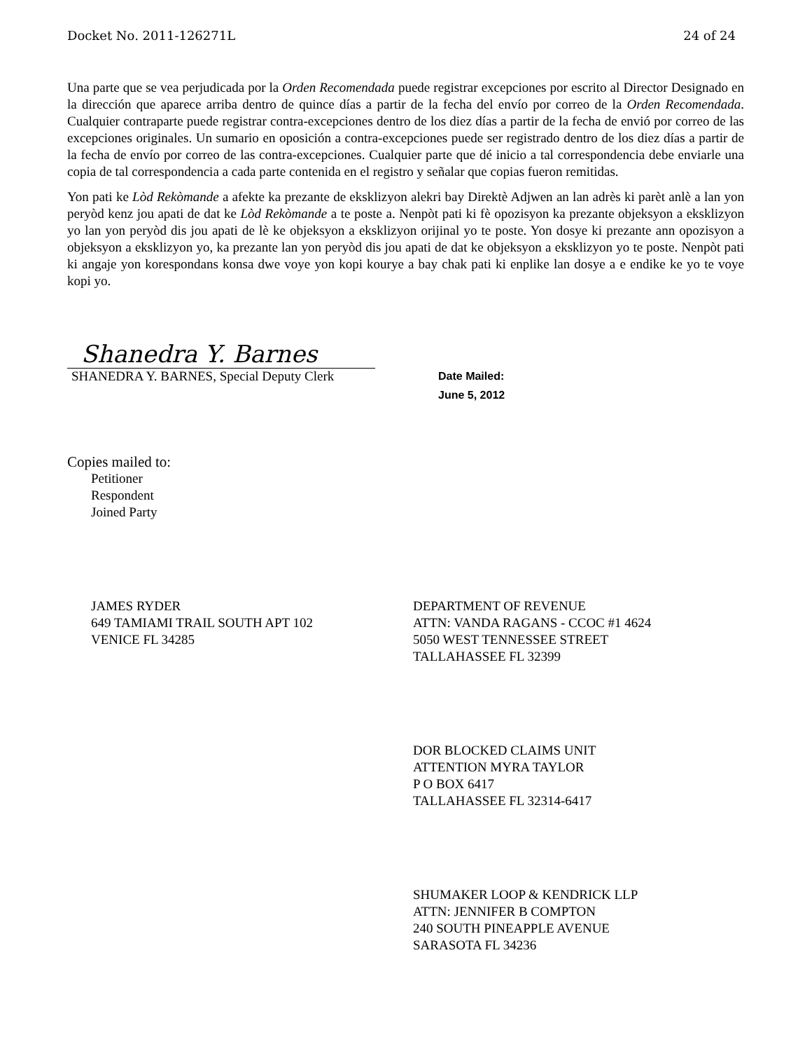Docket No. 2011-126271L 24 of 24
Una parte que se vea perjudicada por la Orden Recomendada puede registrar excepciones por escrito al Director Designado en la dirección que aparece arriba dentro de quince días a partir de la fecha del envío por correo de la Orden Recomendada. Cualquier contraparte puede registrar contra-excepciones dentro de los diez días a partir de la fecha de envió por correo de las excepciones originales. Un sumario en oposición a contra-excepciones puede ser registrado dentro de los diez días a partir de la fecha de envío por correo de las contra-excepciones. Cualquier parte que dé inicio a tal correspondencia debe enviarle una copia de tal correspondencia a cada parte contenida en el registro y señalar que copias fueron remitidas.
Yon pati ke Lòd Rekòmande a afekte ka prezante de eksklizyon alekri bay Direktè Adjwen an lan adrès ki parèt anlè a lan yon peryòd kenz jou apati de dat ke Lòd Rekòmande a te poste a. Nenpòt pati ki fè opozisyon ka prezante objeksyon a eksklizyon yo lan yon peryòd dis jou apati de lè ke objeksyon a eksklizyon orijinal yo te poste. Yon dosye ki prezante ann opozisyon a objeksyon a eksklizyon yo, ka prezante lan yon peryòd dis jou apati de dat ke objeksyon a eksklizyon yo te poste. Nenpòt pati ki angaje yon korespondans konsa dwe voye yon kopi kourye a bay chak pati ki enplike lan dosye a e endike ke yo te voye kopi yo.
Shanedra Y. Barnes
SHANEDRA Y. BARNES, Special Deputy Clerk
Date Mailed:
June 5, 2012
Copies mailed to:
Petitioner
Respondent
Joined Party
JAMES RYDER
649 TAMIAMI TRAIL SOUTH APT 102
VENICE FL 34285
DEPARTMENT OF REVENUE
ATTN: VANDA RAGANS - CCOC #1 4624
5050 WEST TENNESSEE STREET
TALLAHASSEE FL 32399
DOR BLOCKED CLAIMS UNIT
ATTENTION MYRA TAYLOR
P O BOX 6417
TALLAHASSEE FL 32314-6417
SHUMAKER LOOP & KENDRICK LLP
ATTN: JENNIFER B COMPTON
240 SOUTH PINEAPPLE AVENUE
SARASOTA FL 34236